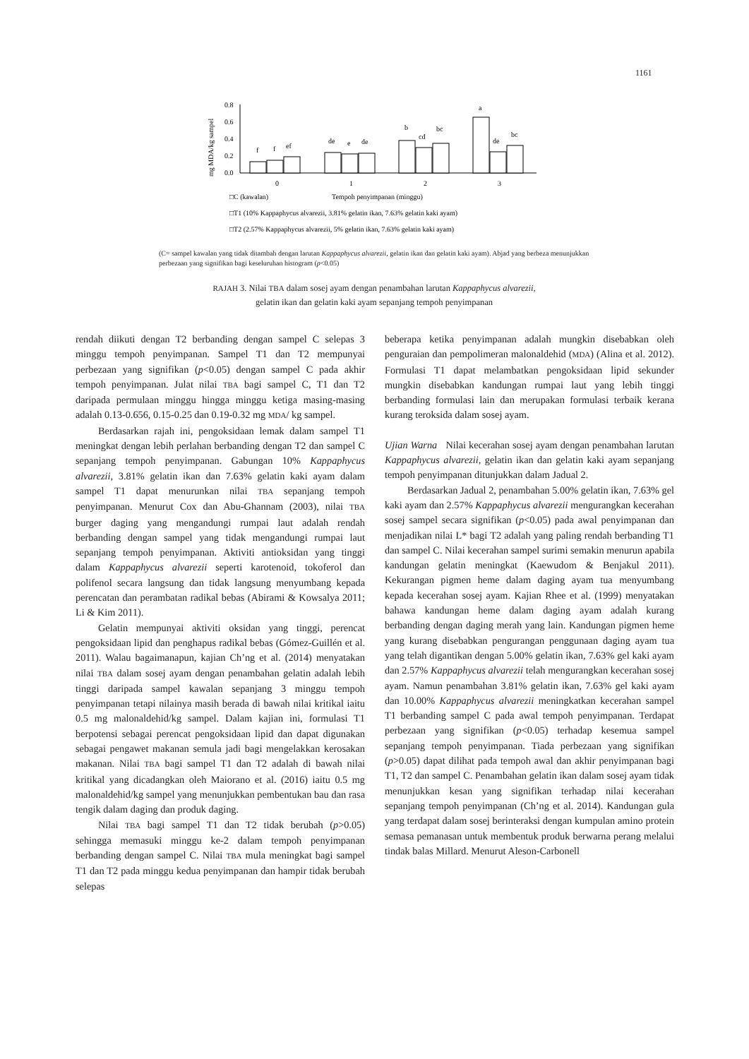1161
mg MDA/kg sampel
0.8
0.6
0.4
0.2
0.0
f
f
ef
de
e
de
b
cd
bc
a
de
bc
0
1
2
3
Tempoh penyimpanan (minggu)
□C (kawalan)
□T1 (10% Kappaphycus alvarezii, 3.81% gelatin ikan, 7.63% gelatin kaki ayam)
□T2 (2.57% Kappaphycus alvarezii, 5% gelatin ikan, 7.63% gelatin kaki ayam)
(C= sampel kawalan yang tidak ditambah dengan larutan Kappaphycus alvarezii, gelatin ikan dan gelatin kaki ayam). Abjad yang berbeza menunjukkan perbezaan yang signifikan bagi keseluruhan histogram (p<0.05)
RAJAH 3. Nilai TBA dalam sosej ayam dengan penambahan larutan Kappaphycus alvarezii,
gelatin ikan dan gelatin kaki ayam sepanjang tempoh penyimpanan
rendah diikuti dengan T2 berbanding dengan sampel C selepas 3 minggu tempoh penyimpanan. Sampel T1 dan T2 mempunyai perbezaan yang signifikan (p<0.05) dengan sampel C pada akhir tempoh penyimpanan. Julat nilai TBA bagi sampel C, T1 dan T2 daripada permulaan minggu hingga minggu ketiga masing-masing adalah 0.13-0.656, 0.15-0.25 dan 0.19-0.32 mg MDA/ kg sampel.
Berdasarkan rajah ini, pengoksidaan lemak dalam sampel T1 meningkat dengan lebih perlahan berbanding dengan T2 dan sampel C sepanjang tempoh penyimpanan. Gabungan 10% Kappaphycus alvarezii, 3.81% gelatin ikan dan 7.63% gelatin kaki ayam dalam sampel T1 dapat menurunkan nilai TBA sepanjang tempoh penyimpanan. Menurut Cox dan Abu-Ghannam (2003), nilai TBA burger daging yang mengandungi rumpai laut adalah rendah berbanding dengan sampel yang tidak mengandungi rumpai laut sepanjang tempoh penyimpanan. Aktiviti antioksidan yang tinggi dalam Kappaphycus alvarezii seperti karotenoid, tokoferol dan polifenol secara langsung dan tidak langsung menyumbang kepada perencatan dan perambatan radikal bebas (Abirami & Kowsalya 2011; Li & Kim 2011).
Gelatin mempunyai aktiviti oksidan yang tinggi, perencat pengoksidaan lipid dan penghapus radikal bebas (Gómez-Guillén et al. 2011). Walau bagaimanapun, kajian Ch’ng et al. (2014) menyatakan nilai TBA dalam sosej ayam dengan penambahan gelatin adalah lebih tinggi daripada sampel kawalan sepanjang 3 minggu tempoh penyimpanan tetapi nilainya masih berada di bawah nilai kritikal iaitu 0.5 mg malonaldehid/kg sampel. Dalam kajian ini, formulasi T1 berpotensi sebagai perencat pengoksidaan lipid dan dapat digunakan sebagai pengawet makanan semula jadi bagi mengelakkan kerosakan makanan. Nilai TBA bagi sampel T1 dan T2 adalah di bawah nilai kritikal yang dicadangkan oleh Maiorano et al. (2016) iaitu 0.5 mg malonaldehid/kg sampel yang menunjukkan pembentukan bau dan rasa tengik dalam daging dan produk daging.
Nilai TBA bagi sampel T1 dan T2 tidak berubah (p>0.05) sehingga memasuki minggu ke-2 dalam tempoh penyimpanan berbanding dengan sampel C. Nilai TBA mula meningkat bagi sampel T1 dan T2 pada minggu kedua penyimpanan dan hampir tidak berubah selepas
beberapa ketika penyimpanan adalah mungkin disebabkan oleh penguraian dan pempolimeran malonaldehid (MDA) (Alina et al. 2012). Formulasi T1 dapat melambatkan pengoksidaan lipid sekunder mungkin disebabkan kandungan rumpai laut yang lebih tinggi berbanding formulasi lain dan merupakan formulasi terbaik kerana kurang teroksida dalam sosej ayam.
Ujian Warna Nilai kecerahan sosej ayam dengan penambahan larutan Kappaphycus alvarezii, gelatin ikan dan gelatin kaki ayam sepanjang tempoh penyimpanan ditunjukkan dalam Jadual 2.
Berdasarkan Jadual 2, penambahan 5.00% gelatin ikan, 7.63% gel kaki ayam dan 2.57% Kappaphycus alvarezii mengurangkan kecerahan sosej sampel secara signifikan (p<0.05) pada awal penyimpanan dan menjadikan nilai L* bagi T2 adalah yang paling rendah berbanding T1 dan sampel C. Nilai kecerahan sampel surimi semakin menurun apabila kandungan gelatin meningkat (Kaewudom & Benjakul 2011). Kekurangan pigmen heme dalam daging ayam tua menyumbang kepada kecerahan sosej ayam. Kajian Rhee et al. (1999) menyatakan bahawa kandungan heme dalam daging ayam adalah kurang berbanding dengan daging merah yang lain. Kandungan pigmen heme yang kurang disebabkan pengurangan penggunaan daging ayam tua yang telah digantikan dengan 5.00% gelatin ikan, 7.63% gel kaki ayam dan 2.57% Kappaphycus alvarezii telah mengurangkan kecerahan sosej ayam. Namun penambahan 3.81% gelatin ikan, 7.63% gel kaki ayam dan 10.00% Kappaphycus alvarezii meningkatkan kecerahan sampel T1 berbanding sampel C pada awal tempoh penyimpanan. Terdapat perbezaan yang signifikan (p<0.05) terhadap kesemua sampel sepanjang tempoh penyimpanan. Tiada perbezaan yang signifikan (p>0.05) dapat dilihat pada tempoh awal dan akhir penyimpanan bagi T1, T2 dan sampel C. Penambahan gelatin ikan dalam sosej ayam tidak menunjukkan kesan yang signifikan terhadap nilai kecerahan sepanjang tempoh penyimpanan (Ch’ng et al. 2014). Kandungan gula yang terdapat dalam sosej berinteraksi dengan kumpulan amino protein semasa pemanasan untuk membentuk produk berwarna perang melalui tindak balas Millard. Menurut Aleson-Carbonell